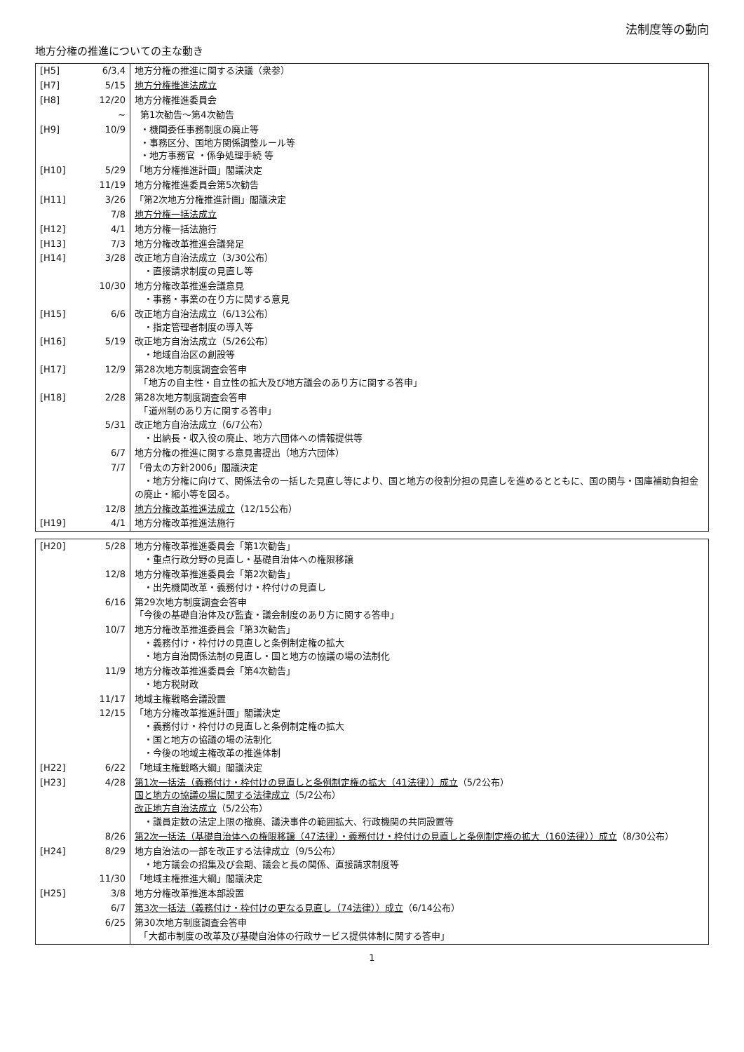法制度等の動向
地方分権の推進についての主な動き
| [H5] | 6/3,4 | 地方分権の推進に関する決議（衆参） |
| [H7] | 5/15 | 地方分権推進法成立 |
| [H8] | 12/20 | 地方分権推進委員会 |
| | ~ | 第1次勧告～第4次勧告 |
| [H9] | 10/9 | ・機関委任事務制度の廃止等 ・事務区分、国地方関係調整ルール等 ・地方事務官 ・係争処理手続 等 |
| [H10] | 5/29 | 「地方分権推進計画」閣議決定 |
| | 11/19 | 地方分権推進委員会第5次勧告 |
| [H11] | 3/26 | 「第2次地方分権推進計画」閣議決定 |
| | 7/8 | 地方分権一括法成立 |
| [H12] | 4/1 | 地方分権一括法施行 |
| [H13] | 7/3 | 地方分権改革推進会議発足 |
| [H14] | 3/28 | 改正地方自治法成立（3/30公布） ・直接請求制度の見直し等 |
| | 10/30 | 地方分権改革推進会議意見 ・事務・事業の在り方に関する意見 |
| [H15] | 6/6 | 改正地方自治法成立（6/13公布） ・指定管理者制度の導入等 |
| [H16] | 5/19 | 改正地方自治法成立（5/26公布） ・地域自治区の創設等 |
| [H17] | 12/9 | 第28次地方制度調査会答申 「地方の自主性・自立性の拡大及び地方議会のあり方に関する答申」 |
| [H18] | 2/28 | 第28次地方制度調査会答申 「道州制のあり方に関する答申」 |
| | 5/31 | 改正地方自治法成立（6/7公布） ・出納長・収入役の廃止、地方六団体への情報提供等 |
| | 6/7 | 地方分権の推進に関する意見書提出（地方六団体） |
| | 7/7 | 「骨太の方針2006」閣議決定 ・地方分権に向けて、関係法令の一括した見直し等により、国と地方の役割分担の見直しを進めるとともに、国の関与・国庫補助負担金の廃止・縮小等を図る。 |
| | 12/8 | 地方分権改革推進法成立 （12/15公布） |
| [H19] | 4/1 | 地方分権改革推進法施行 |
| [H20] | 5/28 | 地方分権改革推進委員会「第1次勧告」 ・重点行政分野の見直し・基礎自治体への権限移譲 |
| | 12/8 | 地方分権改革推進委員会「第2次勧告」 ・出先機関改革・義務付け・枠付けの見直し |
| | 6/16 | 第29次地方制度調査会答申 「今後の基礎自治体及び監査・議会制度のあり方に関する答申」 |
| | 10/7 | 地方分権改革推進委員会「第3次勧告」 ・義務付け・枠付けの見直しと条例制定権の拡大 ・地方自治関係法制の見直し・国と地方の協議の場の法制化 |
| | 11/9 | 地方分権改革推進委員会「第4次勧告」 ・地方税財政 |
| | 11/17 | 地域主権戦略会議設置 |
| | 12/15 | 「地方分権改革推進計画」閣議決定 ・義務付け・枠付けの見直しと条例制定権の拡大 ・国と地方の協議の場の法制化 ・今後の地域主権改革の推進体制 |
| [H22] | 6/22 | 「地域主権戦略大綱」閣議決定 |
| [H23] | 4/28 | 第1次一括法（義務付け・枠付けの見直しと条例制定権の拡大（41法律））成立 （5/2公布） 国と地方の協議の場に関する法律成立 （5/2公布） 改正地方自治法成立 （5/2公布） ・議員定数の法定上限の撤廃、議決事件の範囲拡大、行政機関の共同設置等 |
| | 8/26 | 第2次一括法（基礎自治体への権限移譲（47法律）・義務付け・枠付けの見直しと条例制定権の拡大（160法律））成立 （8/30公布） |
| [H24] | 8/29 | 地方自治法の一部を改正する法律成立（9/5公布） ・地方議会の招集及び会期、議会と長の関係、直接請求制度等 |
| | 11/30 | 「地域主権推進大綱」閣議決定 |
| [H25] | 3/8 | 地方分権改革推進本部設置 |
| | 6/7 | 第3次一括法（義務付け・枠付けの更なる見直し（74法律））成立 （6/14公布） |
| | 6/25 | 第30次地方制度調査会答申 「大都市制度の改革及び基礎自治体の行政サービス提供体制に関する答申」 |
1